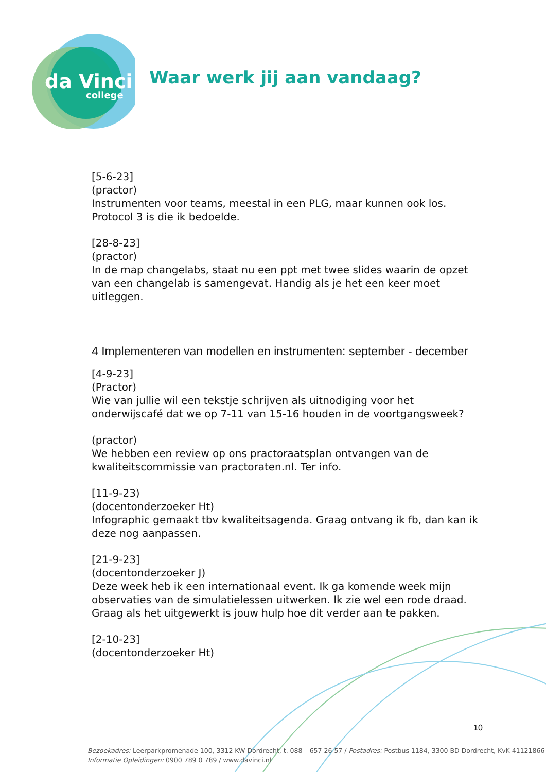da Vinci
college
Waar werk jij aan vandaag?
[5-6-23]
(practor)
Instrumenten voor teams, meestal in een PLG, maar kunnen ook los. Protocol 3 is die ik bedoelde.
[28-8-23]
(practor)
In de map changelabs, staat nu een ppt met twee slides waarin de opzet van een changelab is samengevat. Handig als je het een keer moet uitleggen.
4 Implementeren van modellen en instrumenten: september - december
[4-9-23]
(Practor)
Wie van jullie wil een tekstje schrijven als uitnodiging voor het onderwijscafé dat we op 7-11 van 15-16 houden in de voortgangsweek?
(practor)
We hebben een review op ons practoraatsplan ontvangen van de kwaliteitscommissie van practoraten.nl. Ter info.
[11-9-23)
(docentonderzoeker Ht)
Infographic gemaakt tbv kwaliteitsagenda. Graag ontvang ik fb, dan kan ik deze nog aanpassen.
[21-9-23]
(docentonderzoeker J)
Deze week heb ik een internationaal event. Ik ga komende week mijn observaties van de simulatielessen uitwerken. Ik zie wel een rode draad. Graag als het uitgewerkt is jouw hulp hoe dit verder aan te pakken.
[2-10-23]
(docentonderzoeker Ht)
10
Bezoekadres: Leerparkpromenade 100, 3312 KW Dordrecht, t. 088 – 657 26 57 / Postadres: Postbus 1184, 3300 BD Dordrecht, KvK 41121866
Informatie Opleidingen: 0900 789 0 789 / www.davinci.nl